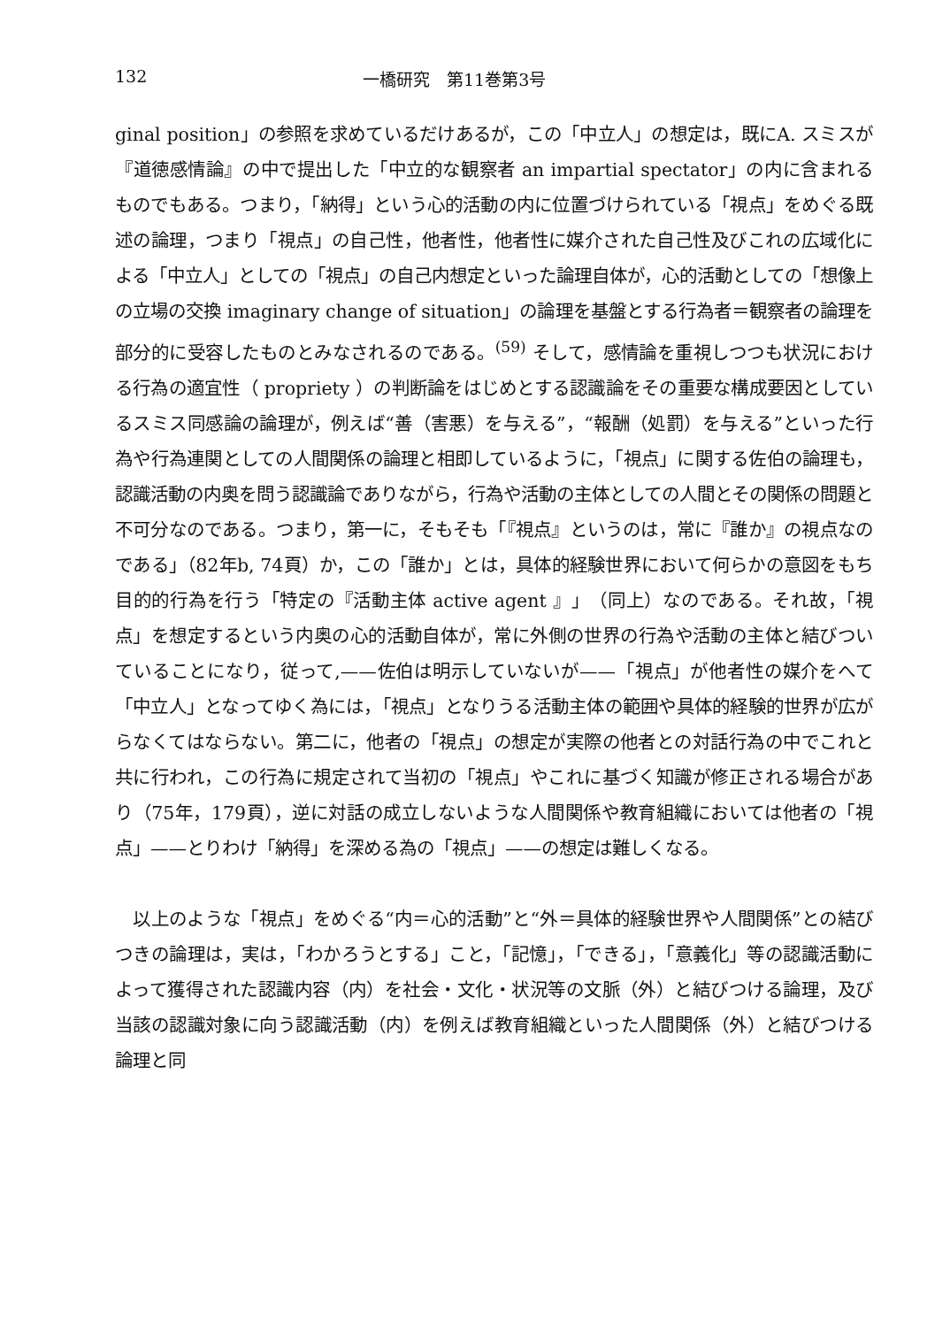132 一橋研究　第11巻第3号
ginal position」の参照を求めているだけあるが，この「中立人」の想定は，既にA. スミスが『道徳感情論』の中で提出した「中立的な観察者 an impartial spectator」の内に含まれるものでもある。つまり，「納得」という心的活動の内に位置づけられている「視点」をめぐる既述の論理，つまり「視点」の自己性，他者性，他者性に媒介された自己性及びこれの広域化による「中立人」としての「視点」の自己内想定といった論理自体が，心的活動としての「想像上の立場の交換 imaginary change of situation」の論理を基盤とする行為者＝観察者の論理を部分的に受容したものとみなされるのである。<sup>(59)</sup> そして，感情論を重視しつつも状況における行為の適宜性（ propriety ）の判断論をはじめとする認識論をその重要な構成要因としているスミス同感論の論理が，例えば“善（害悪）を与える”，“報酬（処罰）を与える”といった行為や行為連関としての人間関係の論理と相即しているように，「視点」に関する佐伯の論理も，認識活動の内奥を問う認識論でありながら，行為や活動の主体としての人間とその関係の問題と不可分なのである。つまり，第一に，そもそも「『視点』というのは，常に『誰か』の視点なのである」（82年b, 74頁）か，この「誰か」とは，具体的経験世界において何らかの意図をもち目的的行為を行う「特定の『活動主体 active agent 』」（同上）なのである。それ故，「視点」を想定するという内奥の心的活動自体が，常に外側の世界の行為や活動の主体と結びついていることになり，従って,——佐伯は明示していないが——「視点」が他者性の媒介をへて「中立人」となってゆく為には，「視点」となりうる活動主体の範囲や具体的経験的世界が広がらなくてはならない。第二に，他者の「視点」の想定が実際の他者との対話行為の中でこれと共に行われ，この行為に規定されて当初の「視点」やこれに基づく知識が修正される場合があり（75年，179頁），逆に対話の成立しないような人間関係や教育組織においては他者の「視点」——とりわけ「納得」を深める為の「視点」——の想定は難しくなる。
　以上のような「視点」をめぐる“内＝心的活動”と“外＝具体的経験世界や人間関係”との結びつきの論理は，実は，「わかろうとする」こと，「記憶」，「できる」，「意義化」等の認識活動によって獲得された認識内容（内）を社会・文化・状況等の文脈（外）と結びつける論理，及び当該の認識対象に向う認識活動（内）を例えば教育組織といった人間関係（外）と結びつける論理と同